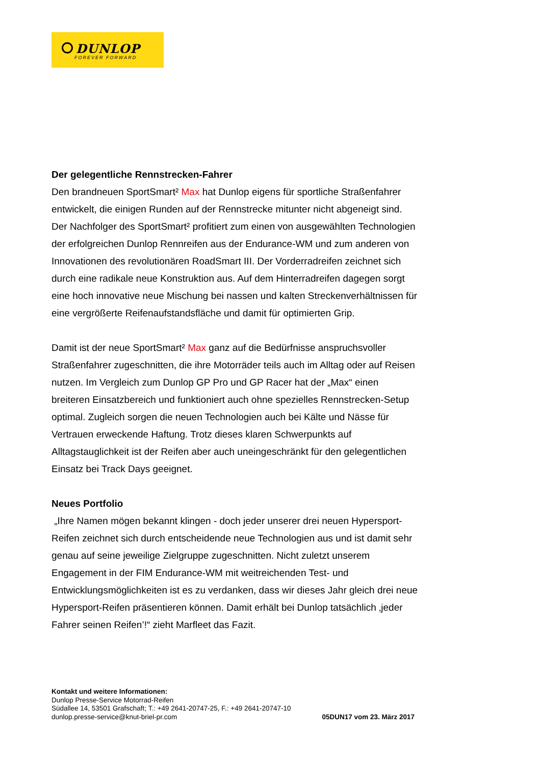DUNLOP
FOREVER FORWARD
Der gelegentliche Rennstrecken-Fahrer
Den brandneuen SportSmart² Max hat Dunlop eigens für sportliche Straßenfahrer entwickelt, die einigen Runden auf der Rennstrecke mitunter nicht abgeneigt sind. Der Nachfolger des SportSmart² profitiert zum einen von ausgewählten Technologien der erfolgreichen Dunlop Rennreifen aus der Endurance-WM und zum anderen von Innovationen des revolutionären RoadSmart III. Der Vorder­radreifen zeichnet sich durch eine radikale neue Konstruktion aus. Auf dem Hinterradreifen dagegen sorgt eine hoch innovative neue Mischung bei nassen und kalten Streckenverhältnissen für eine vergrößerte Reifenaufstandsfläche und damit für optimierten Grip.
Damit ist der neue SportSmart² Max ganz auf die Bedürfnisse anspruchsvoller Straßenfahrer zugeschnitten, die ihre Motorräder teils auch im Alltag oder auf Reisen nutzen. Im Vergleich zum Dunlop GP Pro und GP Racer hat der „Max“ einen breiteren Einsatzbereich und funktioniert auch ohne spezielles Renn­strecken-Setup optimal. Zugleich sorgen die neuen Technologien auch bei Kälte und Nässe für Vertrauen erweckende Haftung. Trotz dieses klaren Schwerpunkts auf Alltagstauglichkeit ist der Reifen aber auch uneingeschränkt für den gelegentlichen Einsatz bei Track Days geeignet.
Neues Portfolio
„Ihre Namen mögen bekannt klingen - doch jeder unserer drei neuen Hypersport-Reifen zeichnet sich durch entscheidende neue Technologien aus und ist damit sehr genau auf seine jeweilige Zielgruppe zugeschnitten. Nicht zuletzt unserem Engagement in der FIM Endurance-WM mit weitreichenden Test- und Entwicklungsmöglichkeiten ist es zu verdanken, dass wir dieses Jahr gleich drei neue Hypersport-Reifen präsentieren können. Damit erhält bei Dunlop tatsächlich ‚jeder Fahrer seinen Reifen’!“ zieht Marfleet das Fazit.
Kontakt und weitere Informationen:
Dunlop Presse-Service Motorrad-Reifen
Südallee 14, 53501 Grafschaft; T.: +49 2641-20747-25, F.: +49 2641-20747-10
dunlop.presse-service@knut-briel-pr.com 05DUN17 vom 23. März 2017